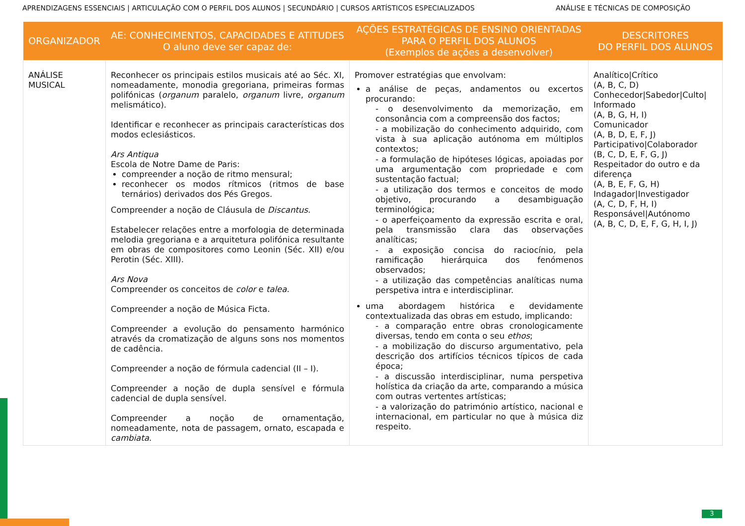APRENDIZAGENS ESSENCIAIS | ARTICULAÇÃO COM O PERFIL DOS ALUNOS | SECUNDÁRIO | CURSOS ARTÍSTICOS ESPECIALIZADOS ANÁLISE E TÉCNICAS DE COMPOSIÇÃO
| ORGANIZADOR | AE: CONHECIMENTOS, CAPACIDADES E ATITUDES O aluno deve ser capaz de: | AÇÕES ESTRATÉGICAS DE ENSINO ORIENTADAS PARA O PERFIL DOS ALUNOS (Exemplos de ações a desenvolver) | DESCRITORES DO PERFIL DOS ALUNOS |
| --- | --- | --- | --- |
| ANÁLISE MUSICAL | Reconhecer os principais estilos musicais até ao Séc. XI, nomeadamente, monodia gregoriana, primeiras formas polifónicas ( organum paralelo, organum livre, organum melismático). Identificar e reconhecer as principais características dos modos eclesiásticos. Ars Antiqua Escola de Notre Dame de Paris: compreender a noção de ritmo mensural; reconhecer os modos rítmicos (ritmos de base ternários) derivados dos Pés Gregos. Compreender a noção de Cláusula de Discantus . Estabelecer relações entre a morfologia de determinada melodia gregoriana e a arquitetura polifónica resultante em obras de compositores como Leonin (Séc. XII) e/ou Perotin (Séc. XIII). Ars Nova Compreender os conceitos de color e talea . Compreender a noção de Música Ficta. Compreender a evolução do pensamento harmónico através da cromatização de alguns sons nos momentos de cadência. Compreender a noção de fórmula cadencial (II – I). Compreender a noção de dupla sensível e fórmula cadencial de dupla sensível. Compreender a noção de ornamentação, nomeadamente, nota de passagem, ornato, escapada e cambiata . | Promover estratégias que envolvam: a análise de peças, andamentos ou excertos procurando: - o desenvolvimento da memorização, em consonância com a compreensão dos factos; - a mobilização do conhecimento adquirido, com vista à sua aplicação autónoma em múltiplos contextos; - a formulação de hipóteses lógicas, apoiadas por uma argumentação com propriedade e com sustentação factual; - a utilização dos termos e conceitos de modo objetivo, procurando a desambiguação terminológica; - o aperfeiçoamento da expressão escrita e oral, pela transmissão clara das observações analíticas; - a exposição concisa do raciocínio, pela ramificação hierárquica dos fenómenos observados; - a utilização das competências analíticas numa perspetiva intra e interdisciplinar. uma abordagem histórica e devidamente contextualizada das obras em estudo, implicando: - a comparação entre obras cronologicamente diversas, tendo em conta o seu ethos ; - a mobilização do discurso argumentativo, pela descrição dos artifícios técnicos típicos de cada época; - a discussão interdisciplinar, numa perspetiva holística da criação da arte, comparando a música com outras vertentes artísticas; - a valorização do património artístico, nacional e internacional, em particular no que à música diz respeito. | Analítico/Crítico (A, B, C, D) Conhecedor/Sabedor/Culto/ Informado (A, B, G, H, I) Comunicador (A, B, D, E, F, J) Participativo/Colaborador (B, C, D, E, F, G, J) Respeitador do outro e da diferença (A, B, E, F, G, H) Indagador/Investigador (A, C, D, F, H, I) Responsável/Autónomo (A, B, C, D, E, F, G, H, I, J) |
3